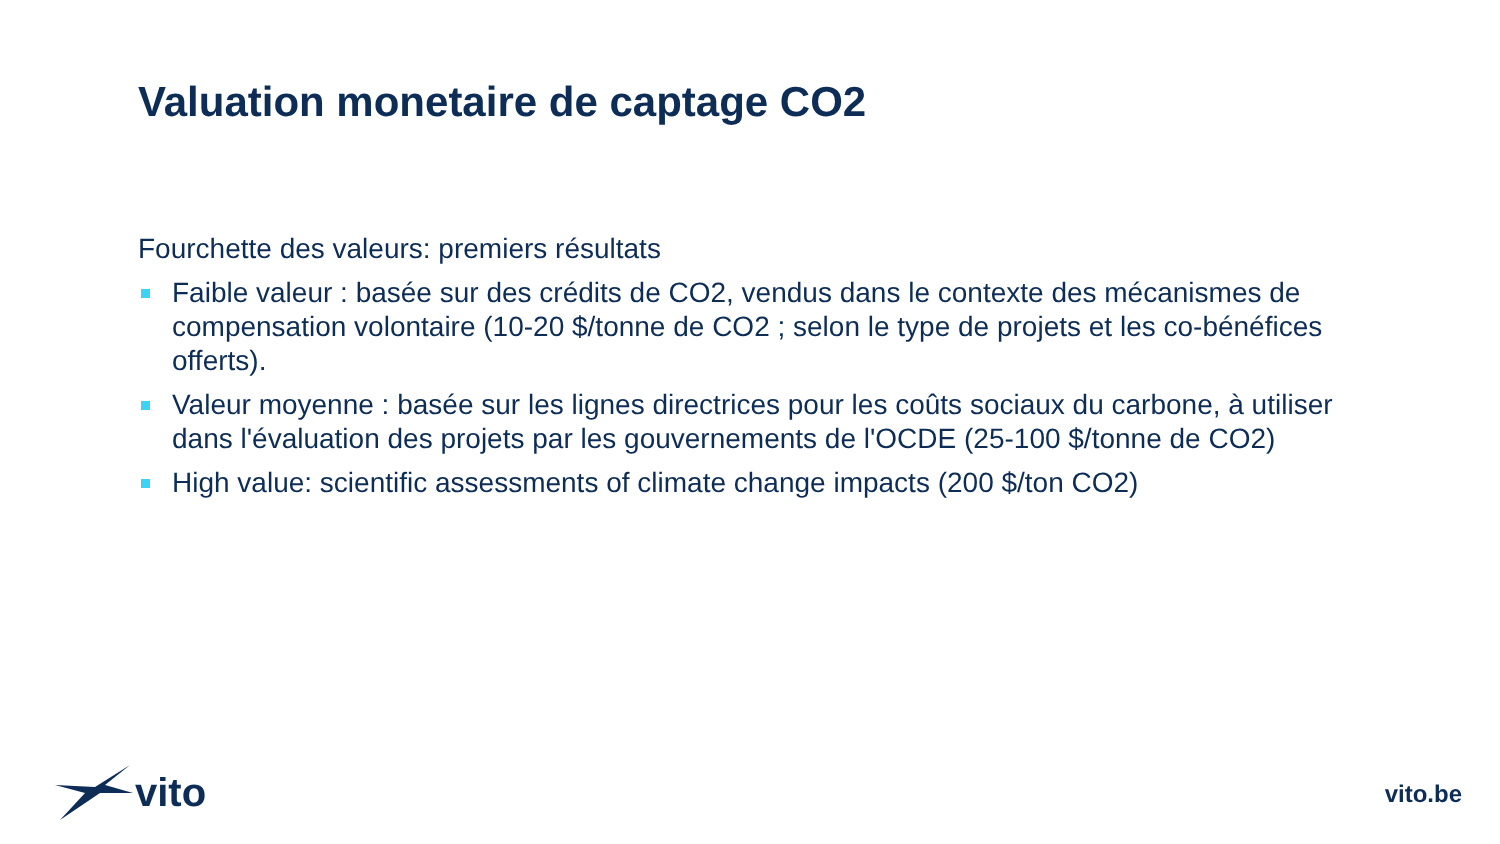Valuation monetaire de captage CO2
Fourchette des valeurs: premiers résultats
Faible valeur : basée sur des crédits de CO2, vendus dans le contexte des mécanismes de compensation volontaire (10-20 $/tonne de CO2 ; selon le type de projets et les co-bénéfices offerts).
Valeur moyenne : basée sur les lignes directrices pour les coûts sociaux du carbone, à utiliser dans l'évaluation des projets par les gouvernements de l'OCDE (25-100 $/tonne de CO2)
High value: scientific assessments of climate change impacts (200 $/ton CO2)
vito vito.be